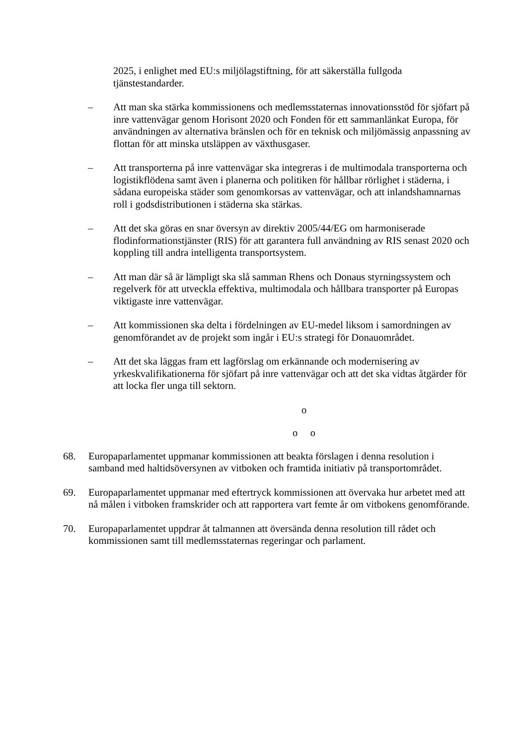2025, i enlighet med EU:s miljölagstiftning, för att säkerställa fullgoda tjänstestandarder.
– Att man ska stärka kommissionens och medlemsstaternas innovationsstöd för sjöfart på inre vattenvägar genom Horisont 2020 och Fonden för ett sammanlänkat Europa, för användningen av alternativa bränslen och för en teknisk och miljömässig anpassning av flottan för att minska utsläppen av växthusgaser.
– Att transporterna på inre vattenvägar ska integreras i de multimodala transporterna och logistikflödena samt även i planerna och politiken för hållbar rörlighet i städerna, i sådana europeiska städer som genomkorsas av vattenvägar, och att inlandshamnarnas roll i godsdistributionen i städerna ska stärkas.
– Att det ska göras en snar översyn av direktiv 2005/44/EG om harmoniserade flodinformationstjänster (RIS) för att garantera full användning av RIS senast 2020 och koppling till andra intelligenta transportsystem.
– Att man där så är lämpligt ska slå samman Rhens och Donaus styrningssystem och regelverk för att utveckla effektiva, multimodala och hållbara transporter på Europas viktigaste inre vattenvägar.
– Att kommissionen ska delta i fördelningen av EU-medel liksom i samordningen av genomförandet av de projekt som ingår i EU:s strategi för Donauområdet.
– Att det ska läggas fram ett lagförslag om erkännande och modernisering av yrkeskvalifikationerna för sjöfart på inre vattenvägar och att det ska vidtas åtgärder för att locka fler unga till sektorn.
o
o o
68. Europaparlamentet uppmanar kommissionen att beakta förslagen i denna resolution i samband med haltidsöversynen av vitboken och framtida initiativ på transportområdet.
69. Europaparlamentet uppmanar med eftertryck kommissionen att övervaka hur arbetet med att nå målen i vitboken framskrider och att rapportera vart femte år om vitbokens genomförande.
70. Europaparlamentet uppdrar åt talmannen att översända denna resolution till rådet och kommissionen samt till medlemsstaternas regeringar och parlament.